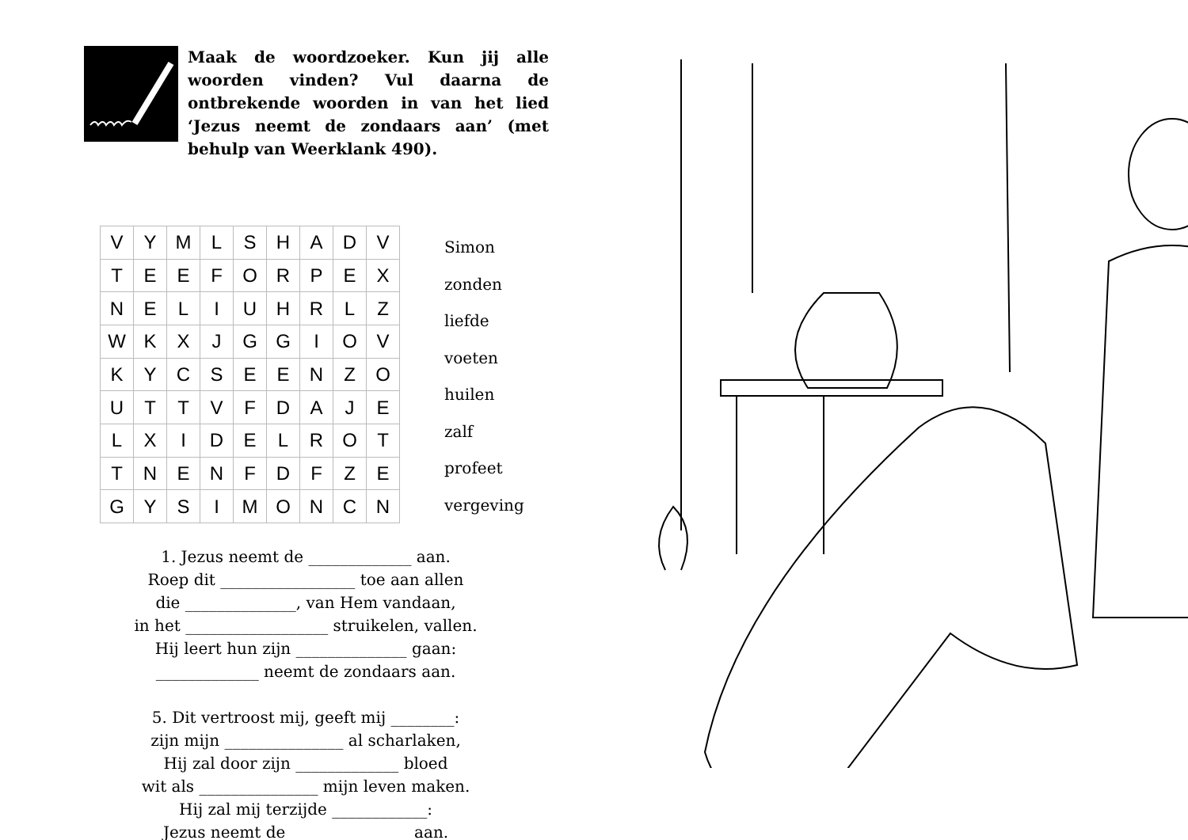Maak de woordzoeker. Kun jij alle woorden vinden? Vul daarna de ontbrekende woorden in van het lied ‘Jezus neemt de zondaars aan’ (met behulp van Weerklank 490).
| V | Y | M | L | S | H | A | D | V |
| T | E | E | F | O | R | P | E | X |
| N | E | L | I | U | H | R | L | Z |
| W | K | X | J | G | G | I | O | V |
| K | Y | C | S | E | E | N | Z | O |
| U | T | T | V | F | D | A | J | E |
| L | X | I | D | E | L | R | O | T |
| T | N | E | N | F | D | F | Z | E |
| G | Y | S | I | M | O | N | C | N |
Simon
zonden
liefde
voeten
huilen
zalf
profeet
vergeving
1. Jezus neemt de _____________ aan.
Roep dit _________________ toe aan allen
die ______________, van Hem vandaan,
in het __________________ struikelen, vallen.
Hij leert hun zijn ______________ gaan:
_____________ neemt de zondaars aan.
5. Dit vertroost mij, geeft mij ________:
zijn mijn _______________ al scharlaken,
Hij zal door zijn _____________ bloed
wit als _______________ mijn leven maken.
Hij zal mij terzijde ____________:
Jezus neemt de _______________ aan.